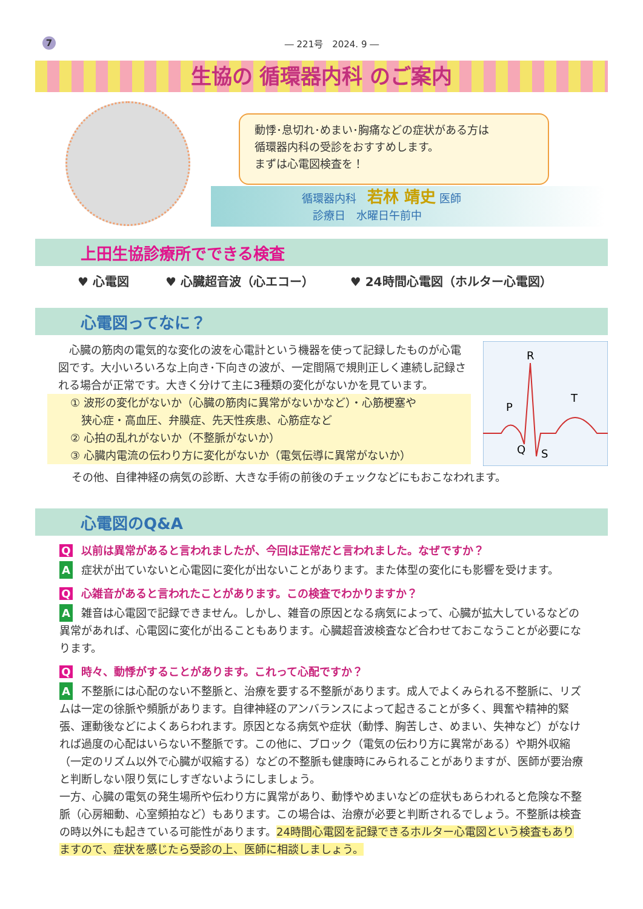7
― 221号　2024. 9 ―
生協の 循環器内科 のご案内
動悸･息切れ･めまい･胸痛などの症状がある方は
循環器内科の受診をおすすめします。
まずは心電図検査を！
循環器内科　若林 靖史 医師
　診療日　水曜日午前中
上田生協診療所でできる検査
♥ 心電図 ♥ 心臓超音波（心エコー） ♥ 24時間心電図（ホルター心電図）
心電図ってなに？
　心臓の筋肉の電気的な変化の波を心電計という機器を使って記録したものが心電図です。大小いろいろな上向き･下向きの波が、一定間隔で規則正しく連続し記録される場合が正常です。大きく分けて主に3種類の変化がないかを見ています。
① 波形の変化がないか（心臓の筋肉に異常がないかなど）・心筋梗塞や
　狭心症・高血圧、弁膜症、先天性疾患、心筋症など
② 心拍の乱れがないか（不整脈がないか）
③ 心臓内電流の伝わり方に変化がないか（電気伝導に異常がないか）
R
P
T
Q
S
その他、自律神経の病気の診断、大きな手術の前後のチェックなどにもおこなわれます。
心電図のQ&A
Q以前は異常があると言われましたが、今回は正常だと言われました。なぜですか？
A症状が出ていないと心電図に変化が出ないことがあります。また体型の変化にも影響を受けます。
Q心雑音があると言われたことがあります。この検査でわかりますか？
A雑音は心電図で記録できません。しかし、雑音の原因となる病気によって、心臓が拡大しているなどの異常があれば、心電図に変化が出ることもあります。心臓超音波検査など合わせておこなうことが必要になります。
Q時々、動悸がすることがあります。これって心配ですか？
A不整脈には心配のない不整脈と、治療を要する不整脈があります。成人でよくみられる不整脈に、リズムは一定の徐脈や頻脈があります。自律神経のアンバランスによって起きることが多く、興奮や精神的緊張、運動後などによくあらわれます。原因となる病気や症状（動悸、胸苦しさ、めまい、失神など）がなければ過度の心配はいらない不整脈です。この他に、ブロック（電気の伝わり方に異常がある）や期外収縮（一定のリズム以外で心臓が収縮する）などの不整脈も健康時にみられることがありますが、医師が要治療と判断しない限り気にしすぎないようにしましょう。
一方、心臓の電気の発生場所や伝わり方に異常があり、動悸やめまいなどの症状もあらわれると危険な不整脈（心房細動、心室頻拍など）もあります。この場合は、治療が必要と判断されるでしょう。不整脈は検査の時以外にも起きている可能性があります。24時間心電図を記録できるホルター心電図という検査もありますので、症状を感じたら受診の上、医師に相談しましょう。